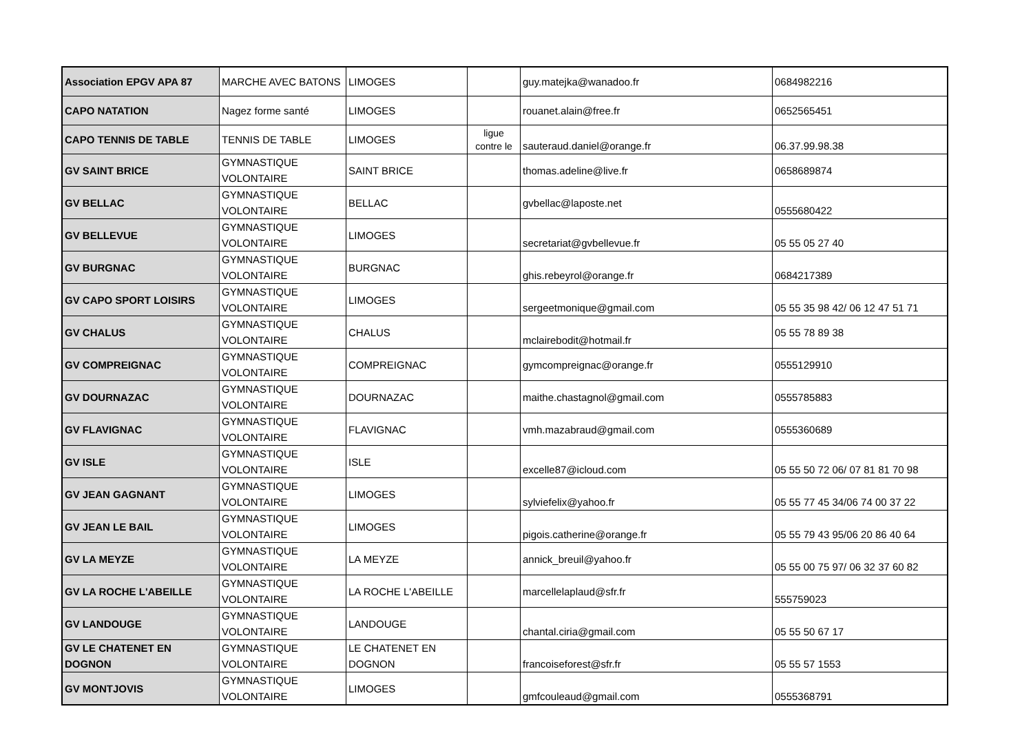| Association EPGV APA 87 | MARCHE AVEC BATONS | LIMOGES | | guy.matejka@wanadoo.fr | 0684982216 |
| CAPO NATATION | Nagez forme santé | LIMOGES | | rouanet.alain@free.fr | 0652565451 |
| CAPO TENNIS DE TABLE | TENNIS DE TABLE | LIMOGES | ligue contre le | sauteraud.daniel@orange.fr | 06.37.99.98.38 |
| GV SAINT BRICE | GYMNASTIQUE VOLONTAIRE | SAINT BRICE | | thomas.adeline@live.fr | 0658689874 |
| GV BELLAC | GYMNASTIQUE VOLONTAIRE | BELLAC | | gvbellac@laposte.net | 0555680422 |
| GV BELLEVUE | GYMNASTIQUE VOLONTAIRE | LIMOGES | | secretariat@gvbellevue.fr | 05 55 05 27 40 |
| GV BURGNAC | GYMNASTIQUE VOLONTAIRE | BURGNAC | | ghis.rebeyrol@orange.fr | 0684217389 |
| GV CAPO SPORT LOISIRS | GYMNASTIQUE VOLONTAIRE | LIMOGES | | sergeetmonique@gmail.com | 05 55 35 98 42/ 06 12 47 51 71 |
| GV CHALUS | GYMNASTIQUE VOLONTAIRE | CHALUS | | mclairebodit@hotmail.fr | 05 55 78 89 38 |
| GV COMPREIGNAC | GYMNASTIQUE VOLONTAIRE | COMPREIGNAC | | gymcompreignac@orange.fr | 0555129910 |
| GV DOURNAZAC | GYMNASTIQUE VOLONTAIRE | DOURNAZAC | | maithe.chastagnol@gmail.com | 0555785883 |
| GV FLAVIGNAC | GYMNASTIQUE VOLONTAIRE | FLAVIGNAC | | vmh.mazabraud@gmail.com | 0555360689 |
| GV ISLE | GYMNASTIQUE VOLONTAIRE | ISLE | | excelle87@icloud.com | 05 55 50 72 06/ 07 81 81 70 98 |
| GV JEAN GAGNANT | GYMNASTIQUE VOLONTAIRE | LIMOGES | | sylviefelix@yahoo.fr | 05 55 77 45 34/06 74 00 37 22 |
| GV JEAN LE BAIL | GYMNASTIQUE VOLONTAIRE | LIMOGES | | pigois.catherine@orange.fr | 05 55 79 43 95/06 20 86 40 64 |
| GV LA MEYZE | GYMNASTIQUE VOLONTAIRE | LA MEYZE | | annick_breuil@yahoo.fr | 05 55 00 75 97/ 06 32 37 60 82 |
| GV LA ROCHE L'ABEILLE | GYMNASTIQUE VOLONTAIRE | LA ROCHE L'ABEILLE | | marcellelaplaud@sfr.fr | 555759023 |
| GV LANDOUGE | GYMNASTIQUE VOLONTAIRE | LANDOUGE | | chantal.ciria@gmail.com | 05 55 50 67 17 |
| GV LE CHATENET EN DOGNON | GYMNASTIQUE VOLONTAIRE | LE CHATENET EN DOGNON | | francoiseforest@sfr.fr | 05 55 57 1553 |
| GV MONTJOVIS | GYMNASTIQUE VOLONTAIRE | LIMOGES | | gmfcouleaud@gmail.com | 0555368791 |